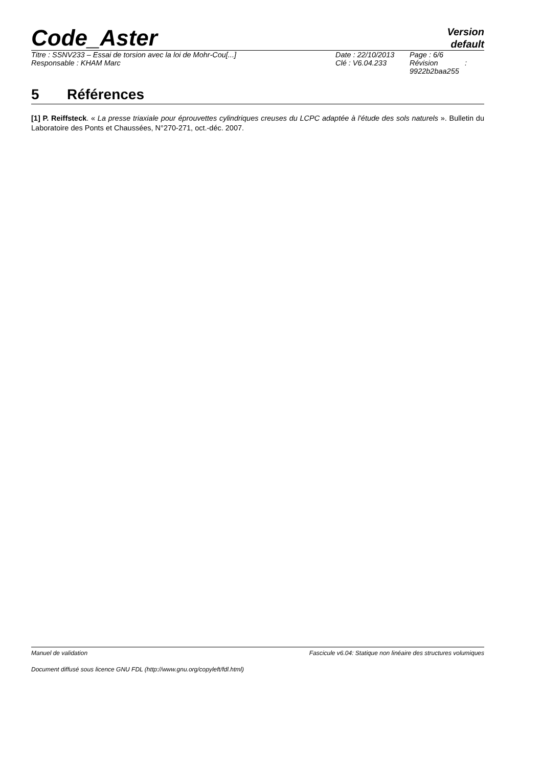Code_Aster
Version
default
| Titre : SSNV233 – Essai de torsion avec la loi de Mohr-Cou[...] | Date : 22/10/2013 | Page : 6/6 |
| Responsable : KHAM Marc | Clé : V6.04.233 | Révision : 9922b2baa255 |
5 Références
[1] P. Reiffsteck. « La presse triaxiale pour éprouvettes cylindriques creuses du LCPC adaptée à l'étude des sols naturels ». Bulletin du Laboratoire des Ponts et Chaussées, N°270-271, oct.-déc. 2007.
Manuel de validation Fascicule v6.04: Statique non linéaire des structures volumiques
Document diffusé sous licence GNU FDL (http://www.gnu.org/copyleft/fdl.html)